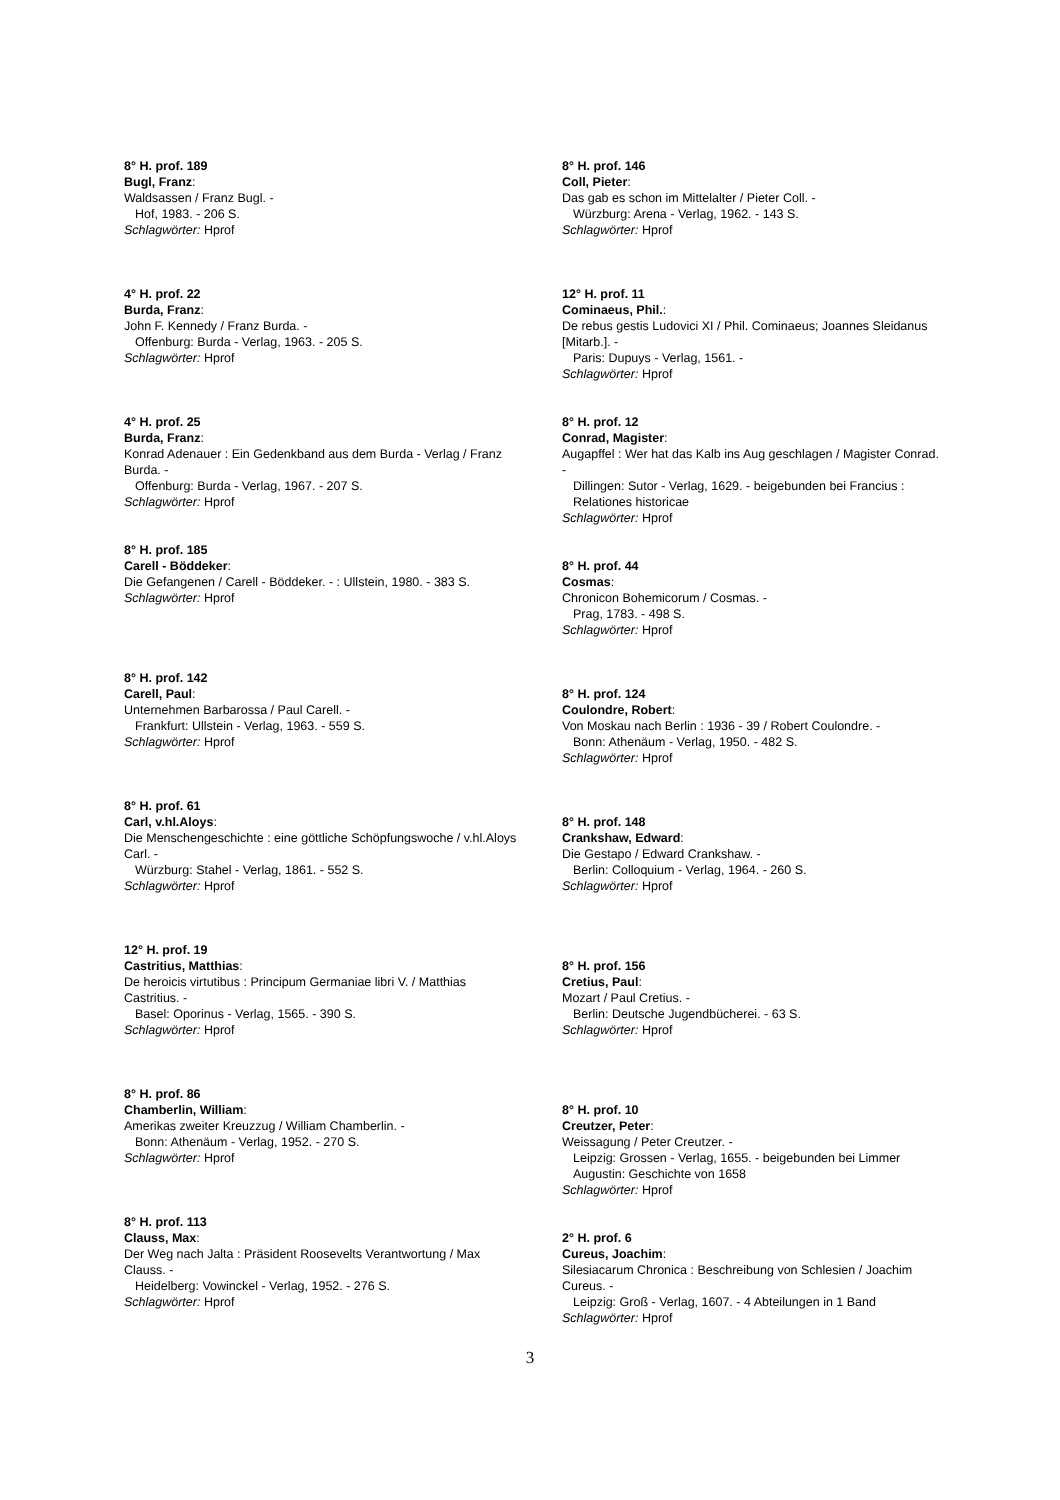8° H. prof. 189
Bugl, Franz:
Waldsassen / Franz Bugl. -
Hof, 1983. - 206 S.
Schlagwörter: Hprof
4° H. prof. 22
Burda, Franz:
John F. Kennedy / Franz Burda. -
Offenburg: Burda - Verlag, 1963. - 205 S.
Schlagwörter: Hprof
4° H. prof. 25
Burda, Franz:
Konrad Adenauer : Ein Gedenkband aus dem Burda - Verlag / Franz Burda. -
Offenburg: Burda - Verlag, 1967. - 207 S.
Schlagwörter: Hprof
8° H. prof. 185
Carell - Böddeker:
Die Gefangenen / Carell - Böddeker. - : Ullstein, 1980. - 383 S.
Schlagwörter: Hprof
8° H. prof. 142
Carell, Paul:
Unternehmen Barbarossa / Paul Carell. -
Frankfurt: Ullstein - Verlag, 1963. - 559 S.
Schlagwörter: Hprof
8° H. prof. 61
Carl, v.hl.Aloys:
Die Menschengeschichte : eine göttliche Schöpfungswoche / v.hl.Aloys Carl. -
Würzburg: Stahel - Verlag, 1861. - 552 S.
Schlagwörter: Hprof
12° H. prof. 19
Castritius, Matthias:
De heroicis virtutibus : Principum Germaniae libri V. / Matthias Castritius. -
Basel: Oporinus - Verlag, 1565. - 390 S.
Schlagwörter: Hprof
8° H. prof. 86
Chamberlin, William:
Amerikas zweiter Kreuzzug / William Chamberlin. -
Bonn: Athenäum - Verlag, 1952. - 270 S.
Schlagwörter: Hprof
8° H. prof. 113
Clauss, Max:
Der Weg nach Jalta : Präsident Roosevelts Verantwortung / Max Clauss. -
Heidelberg: Vowinckel - Verlag, 1952. - 276 S.
Schlagwörter: Hprof
8° H. prof. 146
Coll, Pieter:
Das gab es schon im Mittelalter / Pieter Coll. -
Würzburg: Arena - Verlag, 1962. - 143 S.
Schlagwörter: Hprof
12° H. prof. 11
Cominaeus, Phil.:
De rebus gestis Ludovici XI / Phil. Cominaeus; Joannes Sleidanus [Mitarb.]. -
Paris: Dupuys - Verlag, 1561. -
Schlagwörter: Hprof
8° H. prof. 12
Conrad, Magister:
Augapffel : Wer hat das Kalb ins Aug geschlagen / Magister Conrad. -
Dillingen: Sutor - Verlag, 1629. - beigebunden bei Francius : Relationes historicae
Schlagwörter: Hprof
8° H. prof. 44
Cosmas:
Chronicon Bohemicorum / Cosmas. -
Prag, 1783. - 498 S.
Schlagwörter: Hprof
8° H. prof. 124
Coulondre, Robert:
Von Moskau nach Berlin : 1936 - 39 / Robert Coulondre. -
Bonn: Athenäum - Verlag, 1950. - 482 S.
Schlagwörter: Hprof
8° H. prof. 148
Crankshaw, Edward:
Die Gestapo / Edward Crankshaw. -
Berlin: Colloquium - Verlag, 1964. - 260 S.
Schlagwörter: Hprof
8° H. prof. 156
Cretius, Paul:
Mozart / Paul Cretius. -
Berlin: Deutsche Jugendbücherei. - 63 S.
Schlagwörter: Hprof
8° H. prof. 10
Creutzer, Peter:
Weissagung / Peter Creutzer. -
Leipzig: Grossen - Verlag, 1655. - beigebunden bei Limmer Augustin: Geschichte von 1658
Schlagwörter: Hprof
2° H. prof. 6
Cureus, Joachim:
Silesiacarum Chronica : Beschreibung von Schlesien / Joachim Cureus. -
Leipzig: Groß - Verlag, 1607. - 4 Abteilungen in 1 Band
Schlagwörter: Hprof
3